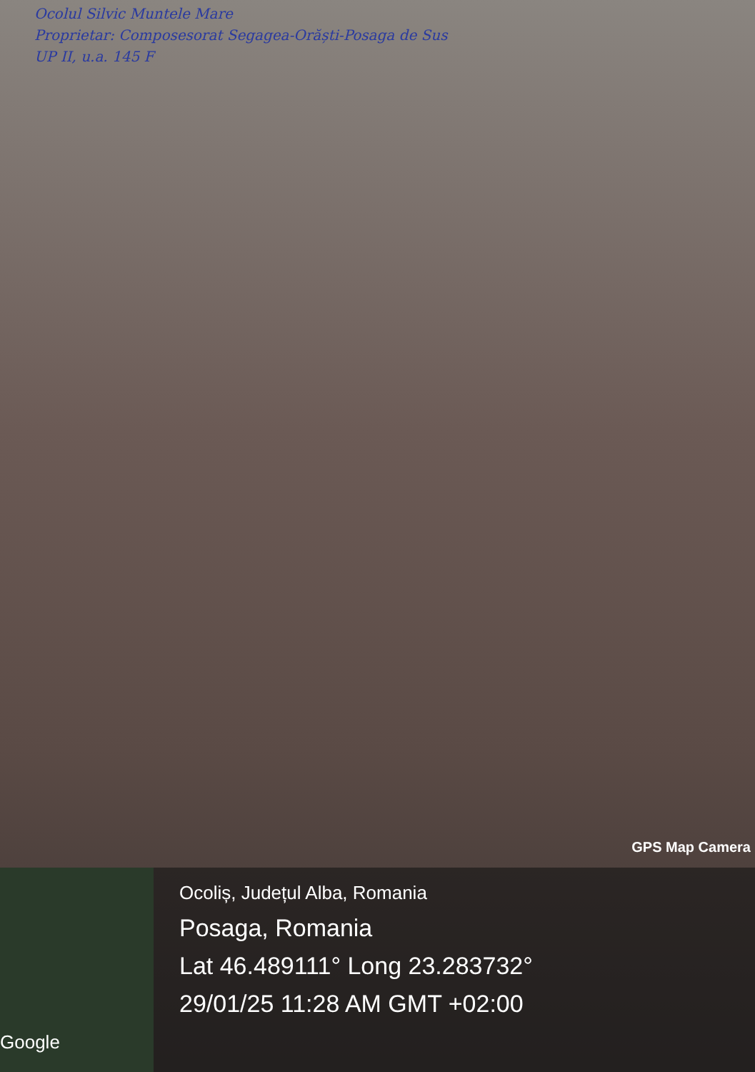Ocolul Silvic Muntele Mare
Proprietar: Composesorat Segagea-Orăști-Posaga de Sus
UP II, u.a. 145 F
GPS Map Camera
Google
Ocoliș, Județul Alba, Romania
Posaga, Romania
Lat 46.489111° Long 23.283732°
29/01/25 11:28 AM GMT +02:00